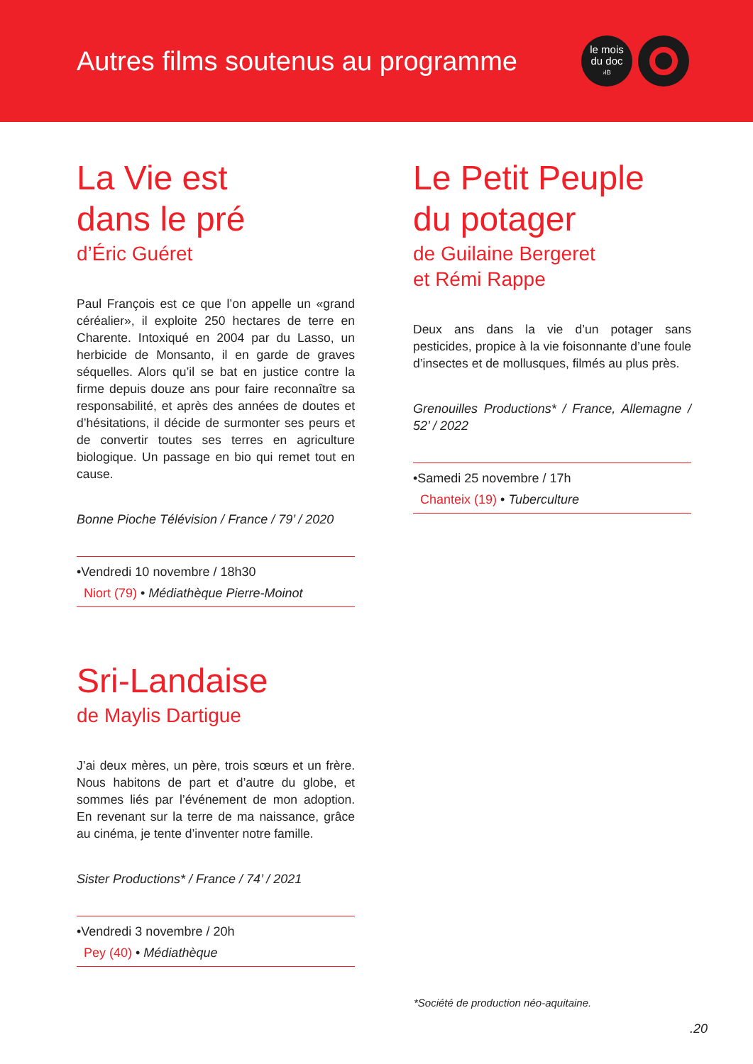Autres films soutenus au programme
le mois
du doc
›IB
La Vie est
dans le pré
d’Éric Guéret
Paul François est ce que l’on appelle un «grand céréalier», il exploite 250 hectares de terre en Charente. Intoxiqué en 2004 par du Lasso, un herbicide de Monsanto, il en garde de graves séquelles. Alors qu’il se bat en justice contre la firme depuis douze ans pour faire reconnaître sa responsabilité, et après des années de doutes et d’hésitations, il décide de surmonter ses peurs et de convertir toutes ses terres en agriculture biologique. Un passage en bio qui remet tout en cause.
Bonne Pioche Télévision / France / 79’ / 2020
•Vendredi 10 novembre / 18h30
Niort (79) • Médiathèque Pierre-Moinot
Sri-Landaise
de Maylis Dartigue
J’ai deux mères, un père, trois sœurs et un frère. Nous habitons de part et d’autre du globe, et sommes liés par l’événement de mon adoption. En revenant sur la terre de ma naissance, grâce au cinéma, je tente d’inventer notre famille.
Sister Productions* / France / 74’ / 2021
•Vendredi 3 novembre / 20h
Pey (40) • Médiathèque
Le Petit Peuple
du potager
de Guilaine Bergeret
et Rémi Rappe
Deux ans dans la vie d’un potager sans pesticides, propice à la vie foisonnante d’une foule d’insectes et de mollusques, filmés au plus près.
Grenouilles Productions* / France, Allemagne / 52’ / 2022
•Samedi 25 novembre / 17h
Chanteix (19) • Tuberculture
*Société de production néo-aquitaine.
.20